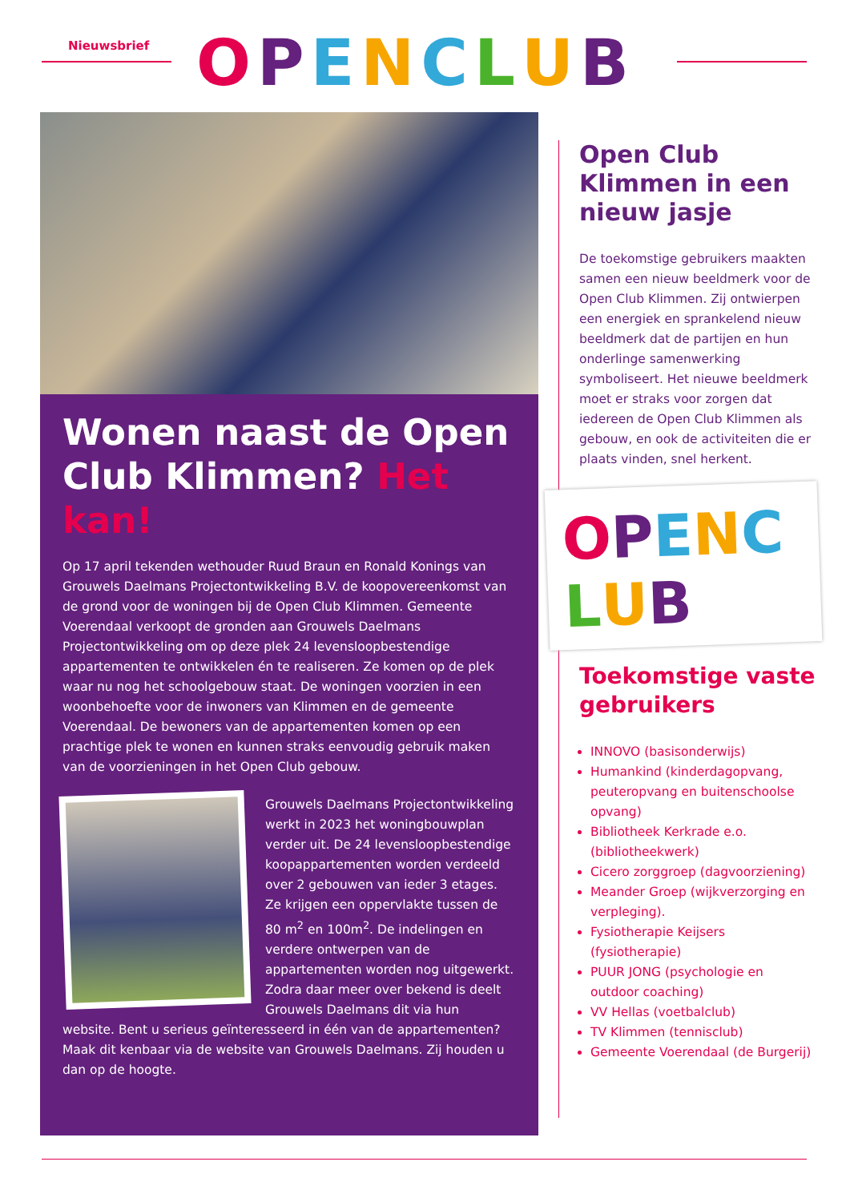Nieuwsbrief
OPENCLUB
Wonen naast de Open Club Klimmen? Het kan!
Op 17 april tekenden wethouder Ruud Braun en Ronald Konings van Grouwels Daelmans Projectontwikkeling B.V. de koopovereenkomst van de grond voor de woningen bij de Open Club Klimmen. Gemeente Voerendaal verkoopt de gronden aan Grouwels Daelmans Projectontwikkeling om op deze plek 24 levensloopbestendige appartementen te ontwikkelen én te realiseren. Ze komen op de plek waar nu nog het schoolgebouw staat. De woningen voorzien in een woonbehoefte voor de inwoners van Klimmen en de gemeente Voerendaal. De bewoners van de appartementen komen op een prachtige plek te wonen en kunnen straks eenvoudig gebruik maken van de voorzieningen in het Open Club gebouw.
Grouwels Daelmans Projectontwikkeling werkt in 2023 het woningbouwplan verder uit. De 24 levensloopbestendige koopappartementen worden verdeeld over 2 gebouwen van ieder 3 etages. Ze krijgen een oppervlakte tussen de 80 m<sup>2</sup> en 100m<sup>2</sup>. De indelingen en verdere ontwerpen van de appartementen worden nog uitgewerkt. Zodra daar meer over bekend is deelt Grouwels Daelmans dit via hun website. Bent u serieus geïnteresseerd in één van de appartementen? Maak dit kenbaar via de website van Grouwels Daelmans. Zij houden u dan op de hoogte.
Open Club Klimmen in een nieuw jasje
De toekomstige gebruikers maakten samen een nieuw beeldmerk voor de Open Club Klimmen. Zij ontwierpen een energiek en sprankelend nieuw beeldmerk dat de partijen en hun onderlinge samenwerking symboliseert. Het nieuwe beeldmerk moet er straks voor zorgen dat iedereen de Open Club Klimmen als gebouw, en ook de activiteiten die er plaats vinden, snel herkent.
OPENCLUB
Toekomstige vaste gebruikers
INNOVO (basisonderwijs)
Humankind (kinderdagopvang, peuteropvang en buitenschoolse opvang)
Bibliotheek Kerkrade e.o. (bibliotheekwerk)
Cicero zorggroep (dagvoorziening)
Meander Groep (wijkverzorging en verpleging).
Fysiotherapie Keijsers (fysiotherapie)
PUUR JONG (psychologie en outdoor coaching)
VV Hellas (voetbalclub)
TV Klimmen (tennisclub)
Gemeente Voerendaal (de Burgerij)